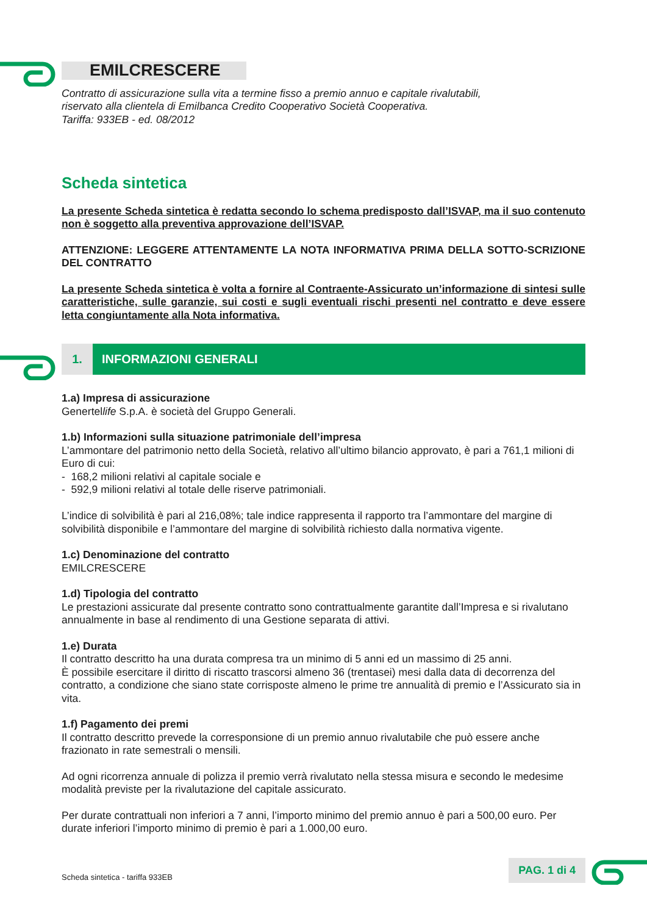EMILCRESCERE
Contratto di assicurazione sulla vita a termine fisso a premio annuo e capitale rivalutabili,
riservato alla clientela di Emilbanca Credito Cooperativo Società Cooperativa.
Tariffa: 933EB - ed. 08/2012
Scheda sintetica
La presente Scheda sintetica è redatta secondo lo schema predisposto dall’ISVAP, ma il suo contenuto non è soggetto alla preventiva approvazione dell’ISVAP.
ATTENZIONE: LEGGERE ATTENTAMENTE LA NOTA INFORMATIVA PRIMA DELLA SOTTO-SCRIZIONE DEL CONTRATTO
La presente Scheda sintetica è volta a fornire al Contraente-Assicurato un’informazione di sintesi sulle caratteristiche, sulle garanzie, sui costi e sugli eventuali rischi presenti nel contratto e deve essere letta congiuntamente alla Nota informativa.
1. INFORMAZIONI GENERALI
1.a) Impresa di assicurazione
Genertellife S.p.A. è società del Gruppo Generali.
1.b) Informazioni sulla situazione patrimoniale dell’impresa
L’ammontare del patrimonio netto della Società, relativo all’ultimo bilancio approvato, è pari a 761,1 milioni di Euro di cui:
- 168,2 milioni relativi al capitale sociale e
- 592,9 milioni relativi al totale delle riserve patrimoniali.
L’indice di solvibilità è pari al 216,08%; tale indice rappresenta il rapporto tra l’ammontare del margine di solvibilità disponibile e l’ammontare del margine di solvibilità richiesto dalla normativa vigente.
1.c) Denominazione del contratto
EMILCRESCERE
1.d) Tipologia del contratto
Le prestazioni assicurate dal presente contratto sono contrattualmente garantite dall’Impresa e si rivalutano annualmente in base al rendimento di una Gestione separata di attivi.
1.e) Durata
Il contratto descritto ha una durata compresa tra un minimo di 5 anni ed un massimo di 25 anni.
È possibile esercitare il diritto di riscatto trascorsi almeno 36 (trentasei) mesi dalla data di decorrenza del contratto, a condizione che siano state corrisposte almeno le prime tre annualità di premio e l’Assicurato sia in vita.
1.f) Pagamento dei premi
Il contratto descritto prevede la corresponsione di un premio annuo rivalutabile che può essere anche frazionato in rate semestrali o mensili.
Ad ogni ricorrenza annuale di polizza il premio verrà rivalutato nella stessa misura e secondo le medesime modalità previste per la rivalutazione del capitale assicurato.
Per durate contrattuali non inferiori a 7 anni, l’importo minimo del premio annuo è pari a 500,00 euro. Per durate inferiori l’importo minimo di premio è pari a 1.000,00 euro.
Scheda sintetica - tariffa 933EB
PAG. 1 di 4